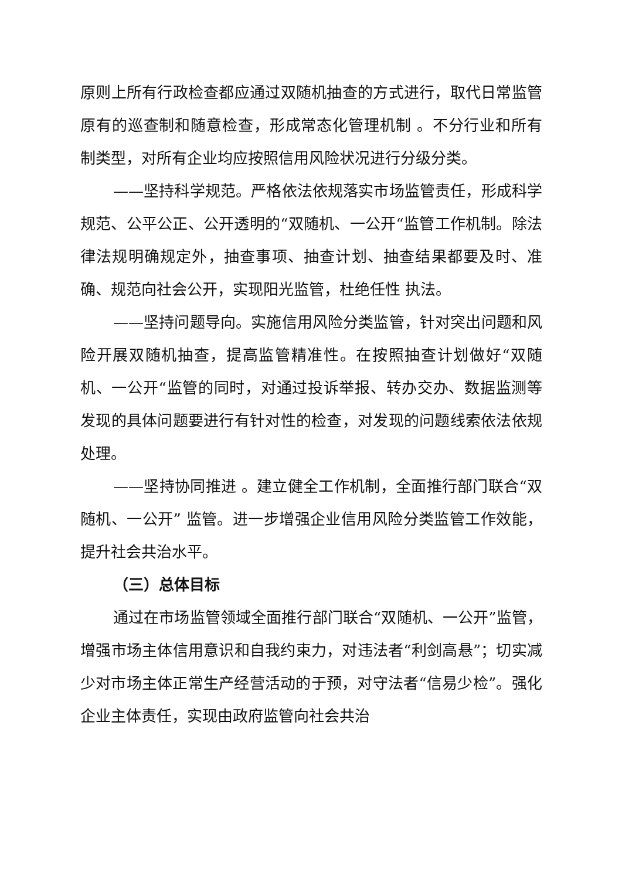原则上所有行政检查都应通过双随机抽查的方式进行，取代日常监管原有的巡查制和随意检查，形成常态化管理机制 。不分行业和所有制类型，对所有企业均应按照信用风险状况进行分级分类。
——坚持科学规范。严格依法依规落实市场监管责任，形成科学规范、公平公正、公开透明的“双随机、一公开“监管工作机制。除法律法规明确规定外，抽查事项、抽查计划、抽查结果都要及时、准确、规范向社会公开，实现阳光监管，杜绝任性 执法。
——坚持问题导向。实施信用风险分类监管，针对突出问题和风险开展双随机抽查，提高监管精准性。在按照抽查计划做好“双随机、一公开“监管的同时，对通过投诉举报、转办交办、数据监测等发现的具体问题要进行有针对性的检查，对发现的问题线索依法依规处理。
——坚持协同推进 。建立健全工作机制，全面推行部门联合“双随机、一公开” 监管。进一步增强企业信用风险分类监管工作效能，提升社会共治水平。
（三）总体目标
通过在市场监管领域全面推行部门联合“双随机、一公开”监管，增强市场主体信用意识和自我约束力，对违法者“利剑高悬”；切实减少对市场主体正常生产经营活动的于预，对守法者“信易少检”。强化企业主体责任，实现由政府监管向社会共治